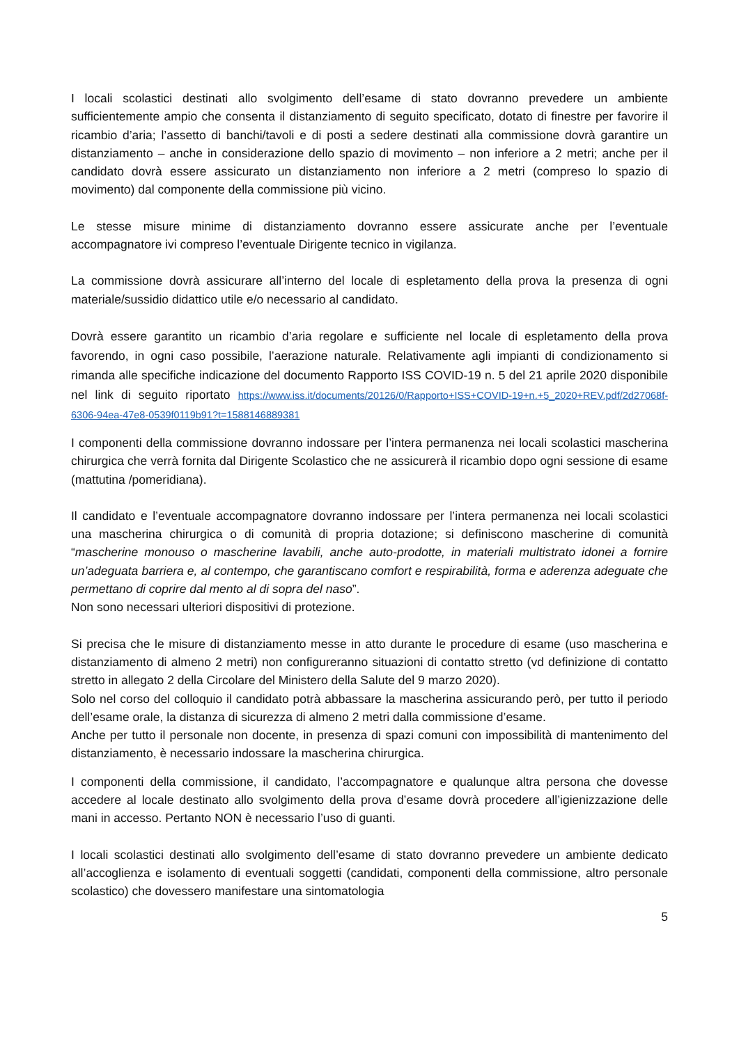I locali scolastici destinati allo svolgimento dell’esame di stato dovranno prevedere un ambiente sufficientemente ampio che consenta il distanziamento di seguito specificato, dotato di finestre per favorire il ricambio d’aria; l’assetto di banchi/tavoli e di posti a sedere destinati alla commissione dovrà garantire un distanziamento – anche in considerazione dello spazio di movimento – non inferiore a 2 metri; anche per il candidato dovrà essere assicurato un distanziamento non inferiore a 2 metri (compreso lo spazio di movimento) dal componente della commissione più vicino.
Le stesse misure minime di distanziamento dovranno essere assicurate anche per l’eventuale accompagnatore ivi compreso l’eventuale Dirigente tecnico in vigilanza.
La commissione dovrà assicurare all’interno del locale di espletamento della prova la presenza di ogni materiale/sussidio didattico utile e/o necessario al candidato.
Dovrà essere garantito un ricambio d’aria regolare e sufficiente nel locale di espletamento della prova favorendo, in ogni caso possibile, l’aerazione naturale. Relativamente agli impianti di condizionamento si rimanda alle specifiche indicazione del documento Rapporto ISS COVID-19 n. 5 del 21 aprile 2020 disponibile nel link di seguito riportato https://www.iss.it/documents/20126/0/Rapporto+ISS+COVID-19+n.+5_2020+REV.pdf/2d27068f-6306-94ea-47e8-0539f0119b91?t=1588146889381
I componenti della commissione dovranno indossare per l’intera permanenza nei locali scolastici mascherina chirurgica che verrà fornita dal Dirigente Scolastico che ne assicurerà il ricambio dopo ogni sessione di esame (mattutina /pomeridiana).
Il candidato e l’eventuale accompagnatore dovranno indossare per l’intera permanenza nei locali scolastici una mascherina chirurgica o di comunità di propria dotazione; si definiscono mascherine di comunità “mascherine monouso o mascherine lavabili, anche auto-prodotte, in materiali multistrato idonei a fornire un’adeguata barriera e, al contempo, che garantiscano comfort e respirabilità, forma e aderenza adeguate che permettano di coprire dal mento al di sopra del naso”.
Non sono necessari ulteriori dispositivi di protezione.
Si precisa che le misure di distanziamento messe in atto durante le procedure di esame (uso mascherina e distanziamento di almeno 2 metri) non configureranno situazioni di contatto stretto (vd definizione di contatto stretto in allegato 2 della Circolare del Ministero della Salute del 9 marzo 2020).
Solo nel corso del colloquio il candidato potrà abbassare la mascherina assicurando però, per tutto il periodo dell’esame orale, la distanza di sicurezza di almeno 2 metri dalla commissione d’esame.
Anche per tutto il personale non docente, in presenza di spazi comuni con impossibilità di mantenimento del distanziamento, è necessario indossare la mascherina chirurgica.
I componenti della commissione, il candidato, l’accompagnatore e qualunque altra persona che dovesse accedere al locale destinato allo svolgimento della prova d’esame dovrà procedere all’igienizzazione delle mani in accesso. Pertanto NON è necessario l’uso di guanti.
I locali scolastici destinati allo svolgimento dell’esame di stato dovranno prevedere un ambiente dedicato all’accoglienza e isolamento di eventuali soggetti (candidati, componenti della commissione, altro personale scolastico) che dovessero manifestare una sintomatologia
5